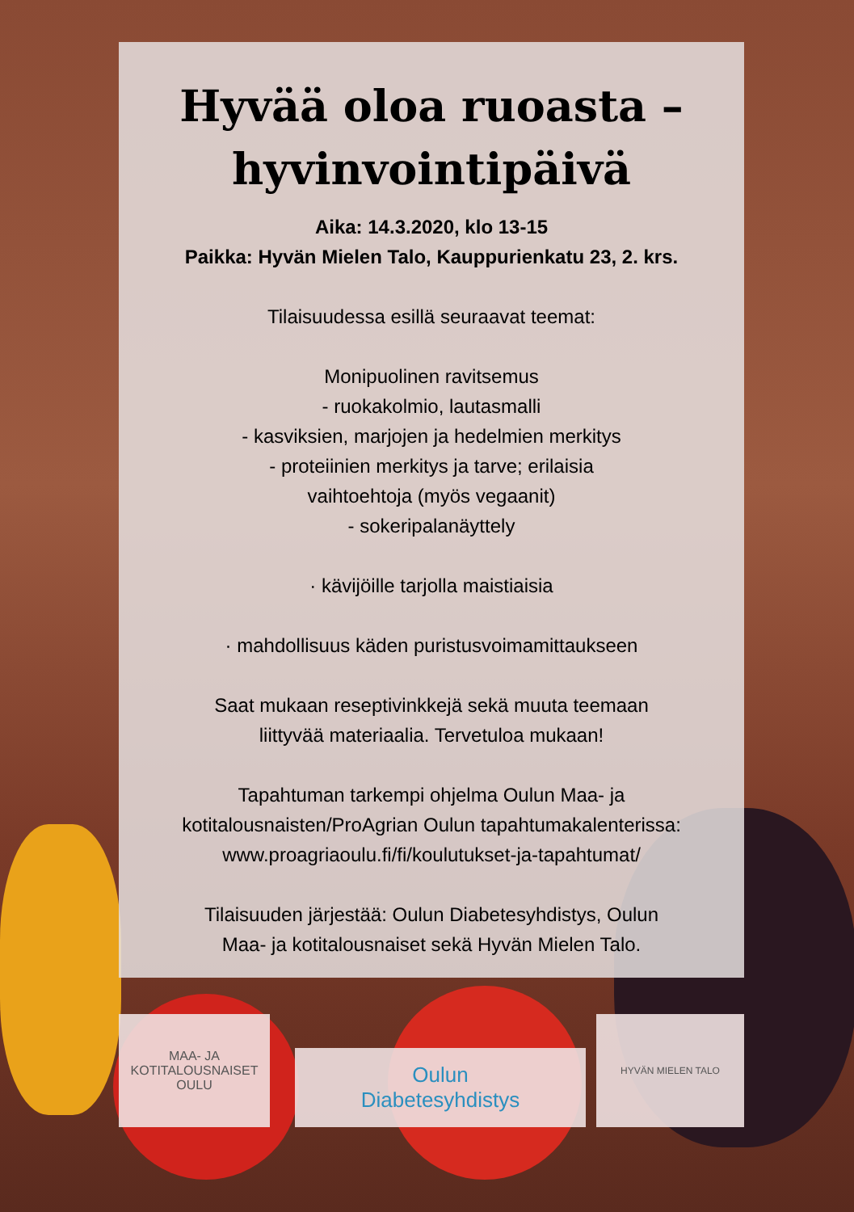Hyvää oloa ruoasta –
hyvinvointipäivä
Aika: 14.3.2020, klo 13-15
Paikka: Hyvän Mielen Talo, Kauppurienkatu 23, 2. krs.
Tilaisuudessa esillä seuraavat teemat:
Monipuolinen ravitsemus
- ruokakolmio, lautasmalli
- kasviksien, marjojen ja hedelmien merkitys
- proteiinien merkitys ja tarve; erilaisia
vaihtoehtoja (myös vegaanit)
- sokeripalanäyttely
· kävijöille tarjolla maistiaisia
· mahdollisuus käden puristusvoimamittaukseen
Saat mukaan reseptivinkkejä sekä muuta teemaan
liittyvää materiaalia. Tervetuloa mukaan!
Tapahtuman tarkempi ohjelma Oulun Maa- ja
kotitalousnaisten/ProAgrian Oulun tapahtumakalenterissa:
www.proagriaoulu.fi/fi/koulutukset-ja-tapahtumat/
Tilaisuuden järjestää: Oulun Diabetesyhdistys, Oulun
Maa- ja kotitalousnaiset sekä Hyvän Mielen Talo.
MAA- JA
KOTITALOUSNAISET
OULU
Oulun
Diabetesyhdistys
HYVÄN MIELEN TALO